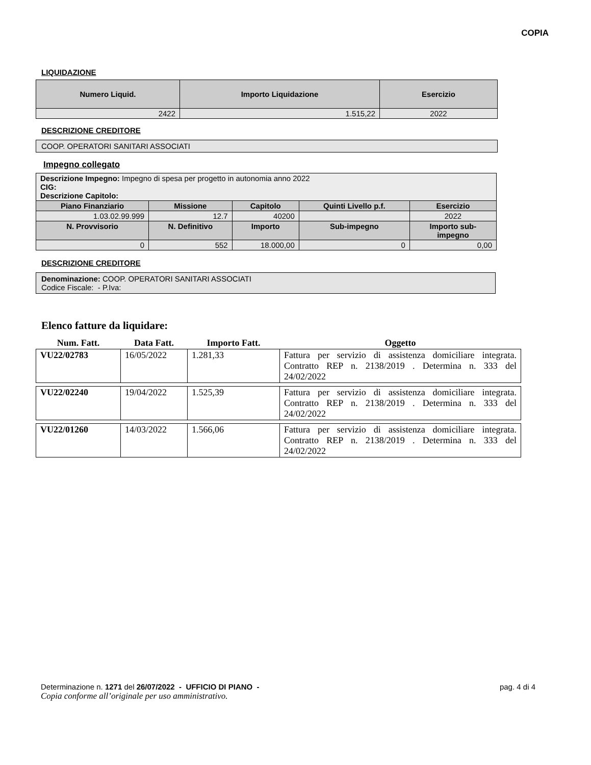COPIA
LIQUIDAZIONE
| Numero Liquid. | Importo Liquidazione | Esercizio |
| --- | --- | --- |
| 2422 | 1.515,22 | 2022 |
DESCRIZIONE CREDITORE
COOP. OPERATORI SANITARI ASSOCIATI
Impegno collegato
| Descrizione Impegno: Impegno di spesa per progetto in autonomia anno 2022 CIG: Descrizione Capitolo: | | | | | |
| Piano Finanziario | Missione | Capitolo | Quinti Livello p.f. | Esercizio | |
| 1.03.02.99.999 | 12.7 | 40200 | | 2022 | |
| N. Provvisorio | N. Definitivo | Importo | Sub-impegno | | Importo sub- impegno |
| 0 | 552 | 18.000,00 | 0 | | 0,00 |
DESCRIZIONE CREDITORE
Denominazione: COOP. OPERATORI SANITARI ASSOCIATI
Codice Fiscale: - P.Iva:
Elenco fatture da liquidare:
| Num. Fatt. | Data Fatt. | Importo Fatt. | Oggetto |
| --- | --- | --- | --- |
| VU22/02783 | 16/05/2022 | 1.281,33 | Fattura per servizio di assistenza domiciliare integrata. Contratto REP n. 2138/2019 . Determina n. 333 del 24/02/2022 |
| VU22/02240 | 19/04/2022 | 1.525,39 | Fattura per servizio di assistenza domiciliare integrata. Contratto REP n. 2138/2019 . Determina n. 333 del 24/02/2022 |
| VU22/01260 | 14/03/2022 | 1.566,06 | Fattura per servizio di assistenza domiciliare integrata. Contratto REP n. 2138/2019 . Determina n. 333 del 24/02/2022 |
Determinazione n. 1271 del 26/07/2022 - UFFICIO DI PIANO - pag. 4 di 4
Copia conforme all’originale per uso amministrativo.